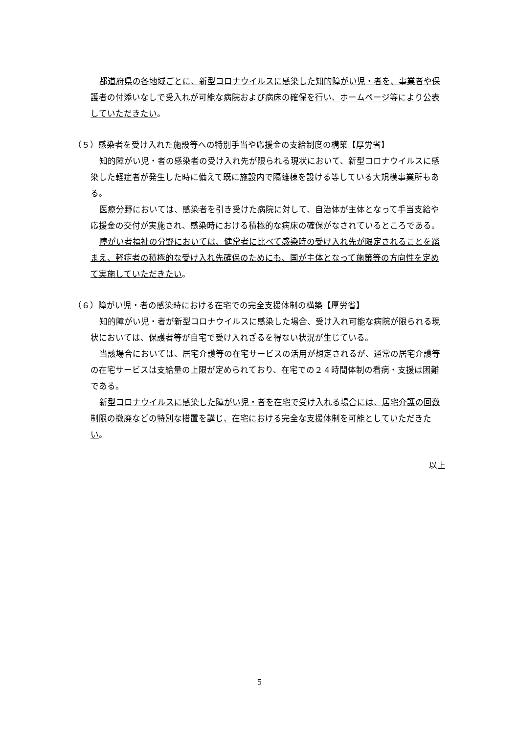都道府県の各地域ごとに、新型コロナウイルスに感染した知的障がい児・者を、事業者や保護者の付添いなしで受入れが可能な病院および病床の確保を行い、ホームページ等により公表していただきたい。
（５）感染者を受け入れた施設等への特別手当や応援金の支給制度の構築【厚労省】
知的障がい児・者の感染者の受け入れ先が限られる現状において、新型コロナウイルスに感染した軽症者が発生した時に備えて既に施設内で隔離棟を設ける等している大規模事業所もある。
医療分野においては、感染者を引き受けた病院に対して、自治体が主体となって手当支給や応援金の交付が実施され、感染時における積極的な病床の確保がなされているところである。
障がい者福祉の分野においては、健常者に比べて感染時の受け入れ先が限定されることを踏まえ、軽症者の積極的な受け入れ先確保のためにも、国が主体となって施策等の方向性を定めて実施していただきたい。
（６）障がい児・者の感染時における在宅での完全支援体制の構築【厚労省】
知的障がい児・者が新型コロナウイルスに感染した場合、受け入れ可能な病院が限られる現状においては、保護者等が自宅で受け入れざるを得ない状況が生じている。
当該場合においては、居宅介護等の在宅サービスの活用が想定されるが、通常の居宅介護等の在宅サービスは支給量の上限が定められており、在宅での２４時間体制の看病・支援は困難である。
新型コロナウイルスに感染した障がい児・者を在宅で受け入れる場合には、居宅介護の回数制限の撤廃などの特別な措置を講じ、在宅における完全な支援体制を可能としていただきたい。
以上
5